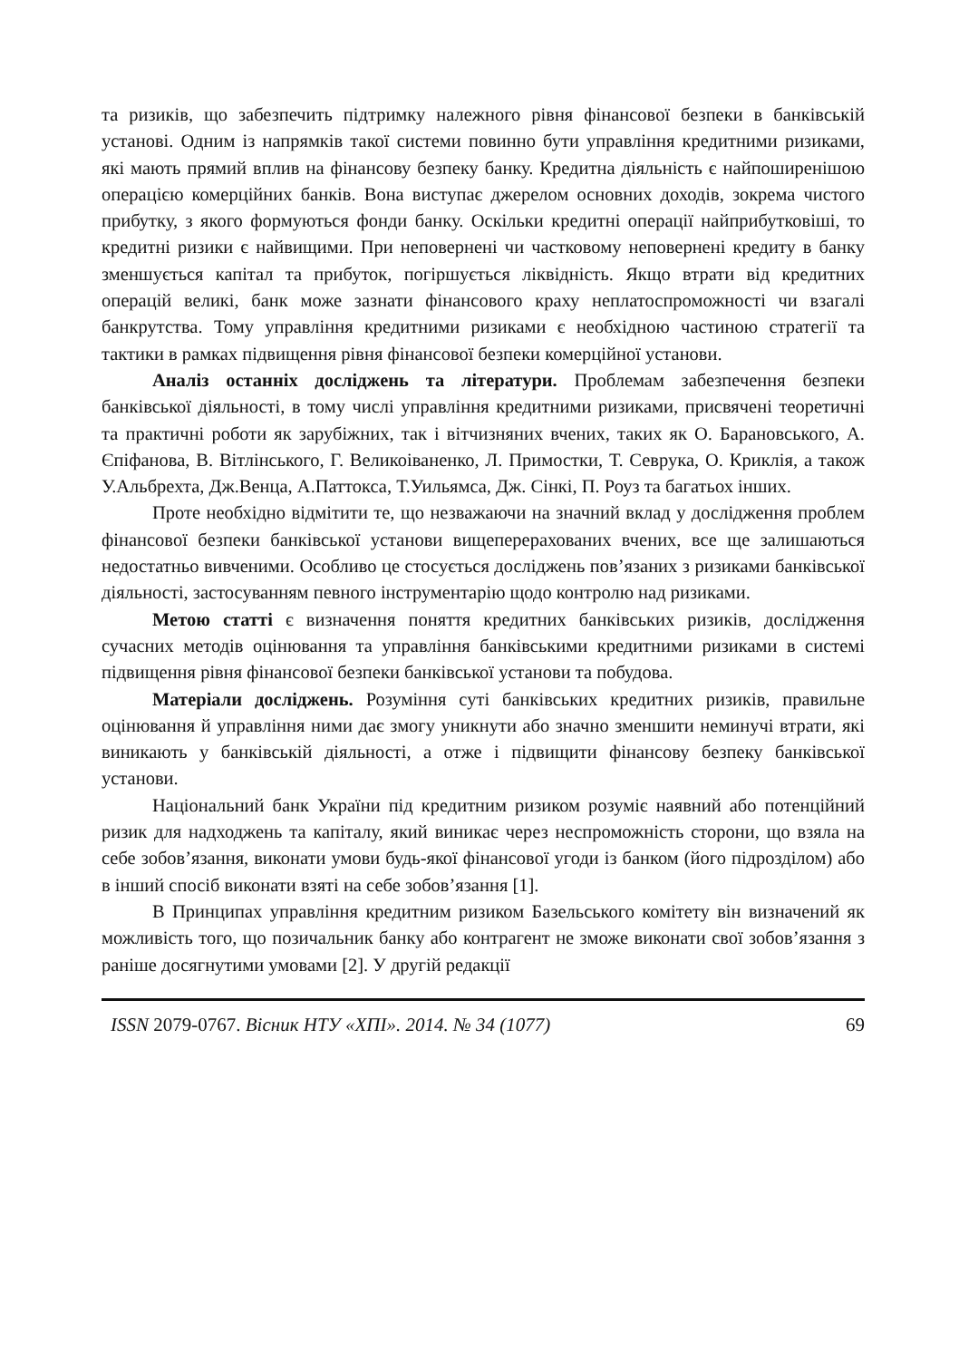та ризиків, що забезпечить підтримку належного рівня фінансової безпеки в банківській установі. Одним із напрямків такої системи повинно бути управління кредитними ризиками, які мають прямий вплив на фінансову безпеку банку. Кредитна діяльність є найпоширенішою операцією комерційних банків. Вона виступає джерелом основних доходів, зокрема чистого прибутку, з якого формуються фонди банку. Оскільки кредитні операції найприбутковіші, то кредитні ризики є найвищими. При неповернені чи частковому неповернені кредиту в банку зменшується капітал та прибуток, погіршується ліквідність. Якщо втрати від кредитних операцій великі, банк може зазнати фінансового краху неплатоспроможності чи взагалі банкрутства. Тому управління кредитними ризиками є необхідною частиною стратегії та тактики в рамках підвищення рівня фінансової безпеки комерційної установи.
Аналіз останніх досліджень та літератури. Проблемам забезпечення безпеки банківської діяльності, в тому числі управління кредитними ризиками, присвячені теоретичні та практичні роботи як зарубіжних, так і вітчизняних вчених, таких як О. Барановського, А. Єпіфанова, В. Вітлінського, Г. Великоіваненко, Л. Примостки, Т. Севрука, О. Криклія, а також У.Альбрехта, Дж.Венца, А.Паттокса, Т.Уильямса, Дж. Сінкі, П. Роуз та багатьох інших.
Проте необхідно відмітити те, що незважаючи на значний вклад у дослідження проблем фінансової безпеки банківської установи вищеперерахованих вчених, все ще залишаються недостатньо вивченими. Особливо це стосується досліджень пов’язаних з ризиками банківської діяльності, застосуванням певного інструментарію щодо контролю над ризиками.
Метою статті є визначення поняття кредитних банківських ризиків, дослідження сучасних методів оцінювання та управління банківськими кредитними ризиками в системі підвищення рівня фінансової безпеки банківської установи та побудова.
Матеріали досліджень. Розуміння суті банківських кредитних ризиків, правильне оцінювання й управління ними дає змогу уникнути або значно зменшити неминучі втрати, які виникають у банківській діяльності, а отже і підвищити фінансову безпеку банківської установи.
Національний банк України під кредитним ризиком розуміє наявний або потенційний ризик для надходжень та капіталу, який виникає через неспроможність сторони, що взяла на себе зобов’язання, виконати умови будь-якої фінансової угоди із банком (його підрозділом) або в інший спосіб виконати взяті на себе зобов’язання [1].
В Принципах управління кредитним ризиком Базельського комітету він визначений як можливість того, що позичальник банку або контрагент не зможе виконати свої зобов’язання з раніше досягнутими умовами [2]. У другій редакції
ISSN 2079-0767. Вісник НТУ «ХПІ». 2014. № 34 (1077) 69